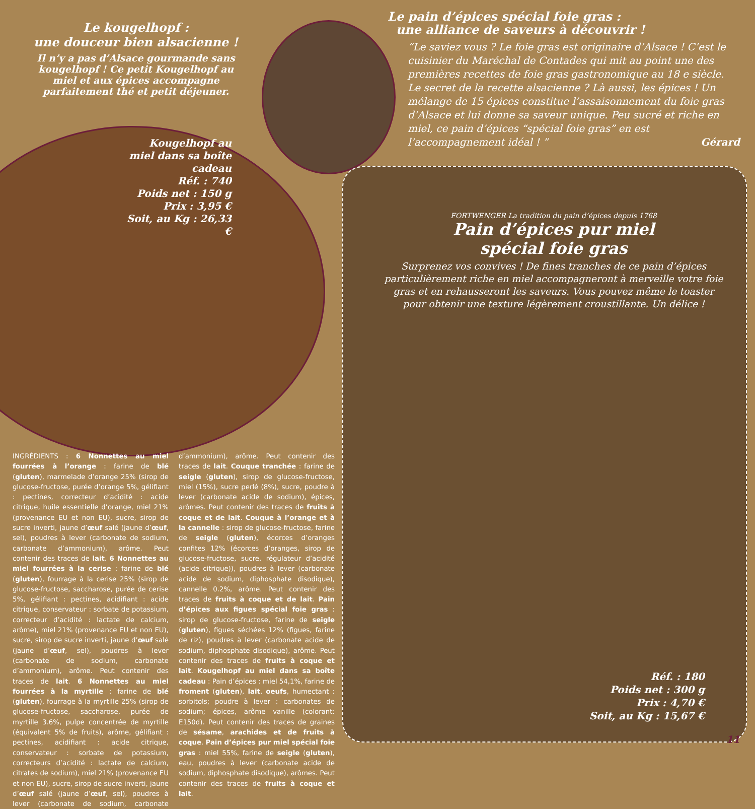Le kougelhopf :
une douceur bien alsacienne !
Il n’y a pas d’Alsace gourmande sans kougelhopf ! Ce petit Kougelhopf au miel et aux épices accompagne parfaitement thé et petit déjeuner.
Kougelhopf au miel dans sa boîte cadeau
Réf. : 740
Poids net : 150 g
Prix : 3,95 €
Soit, au Kg : 26,33 €
Le pain d’épices spécial foie gras :
une alliance de saveurs à découvrir !
“Le saviez vous ? Le foie gras est originaire d’Alsace ! C’est le cuisinier du Maréchal de Contades qui mit au point une des premières recettes de foie gras gastronomique au 18 e siècle. Le secret de la recette alsacienne ? Là aussi, les épices ! Un mélange de 15 épices constitue l’assaisonnement du foie gras d’Alsace et lui donne sa saveur unique. Peu sucré et riche en miel, ce pain d’épices “spécial foie gras” en est l’accompagnement idéal ! ” Gérard
FORTWENGER La tradition du pain d’épices depuis 1768
Pain d’épices pur miel
spécial foie gras
Surprenez vos convives ! De fines tranches de ce pain d’épices particulièrement riche en miel accompagneront à merveille votre foie gras et en rehausseront les saveurs. Vous pouvez même le toaster pour obtenir une texture légèrement croustillante. Un délice !
Réf. : 180
Poids net : 300 g
Prix : 4,70 €
Soit, au Kg : 15,67 €
INGRÉDIENTS : 6 Nonnettes au miel fourrées à l’orange : farine de blé (gluten), marmelade d’orange 25% (sirop de glucose-fructose, purée d’orange 5%, gélifiant : pectines, correcteur d’acidité : acide citrique, huile essentielle d’orange, miel 21% (provenance EU et non EU), sucre, sirop de sucre inverti, jaune d’œuf salé (jaune d’œuf, sel), poudres à lever (carbonate de sodium, carbonate d’ammonium), arôme. Peut contenir des traces de lait. 6 Nonnettes au miel fourrées à la cerise : farine de blé (gluten), fourrage à la cerise 25% (sirop de glucose-fructose, saccharose, purée de cerise 5%, gélifiant : pectines, acidifiant : acide citrique, conservateur : sorbate de potassium, correcteur d’acidité : lactate de calcium, arôme), miel 21% (provenance EU et non EU), sucre, sirop de sucre inverti, jaune d’œuf salé (jaune d’œuf, sel), poudres à lever (carbonate de sodium, carbonate d’ammonium), arôme. Peut contenir des traces de lait. 6 Nonnettes au miel fourrées à la myrtille : farine de blé (gluten), fourrage à la myrtille 25% (sirop de glucose-fructose, saccharose, purée de myrtille 3.6%, pulpe concentrée de myrtille (équivalent 5% de fruits), arôme, gélifiant : pectines, acidifiant : acide citrique, conservateur : sorbate de potassium, correcteurs d’acidité : lactate de calcium, citrates de sodium), miel 21% (provenance EU et non EU), sucre, sirop de sucre inverti, jaune d’œuf salé (jaune d’œuf, sel), poudres à lever (carbonate de sodium, carbonate d’ammonium), arôme. Peut contenir des traces de lait. Couque tranchée : farine de seigle (gluten), sirop de glucose-fructose, miel (15%), sucre perlé (8%), sucre, poudre à lever (carbonate acide de sodium), épices, arômes. Peut contenir des traces de fruits à coque et de lait. Couque à l’orange et à la cannelle : sirop de glucose-fructose, farine de seigle (gluten), écorces d’oranges confites 12% (écorces d’oranges, sirop de glucose-fructose, sucre, régulateur d’acidité (acide citrique)), poudres à lever (carbonate acide de sodium, diphosphate disodique), cannelle 0.2%, arôme. Peut contenir des traces de fruits à coque et de lait. Pain d’épices aux figues spécial foie gras : sirop de glucose-fructose, farine de seigle (gluten), figues séchées 12% (figues, farine de riz), poudres à lever (carbonate acide de sodium, diphosphate disodique), arôme. Peut contenir des traces de fruits à coque et lait. Kougelhopf au miel dans sa boîte cadeau : Pain d’épices : miel 54,1%, farine de froment (gluten), lait, oeufs, humectant : sorbitols; poudre à lever : carbonates de sodium; épices, arôme vanille (colorant: E150d). Peut contenir des traces de graines de sésame, arachides et de fruits à coque. Pain d’épices pur miel spécial foie gras : miel 55%, farine de seigle (gluten), eau, poudres à lever (carbonate acide de sodium, diphosphate disodique), arômes. Peut contenir des traces de fruits à coque et lait.
11